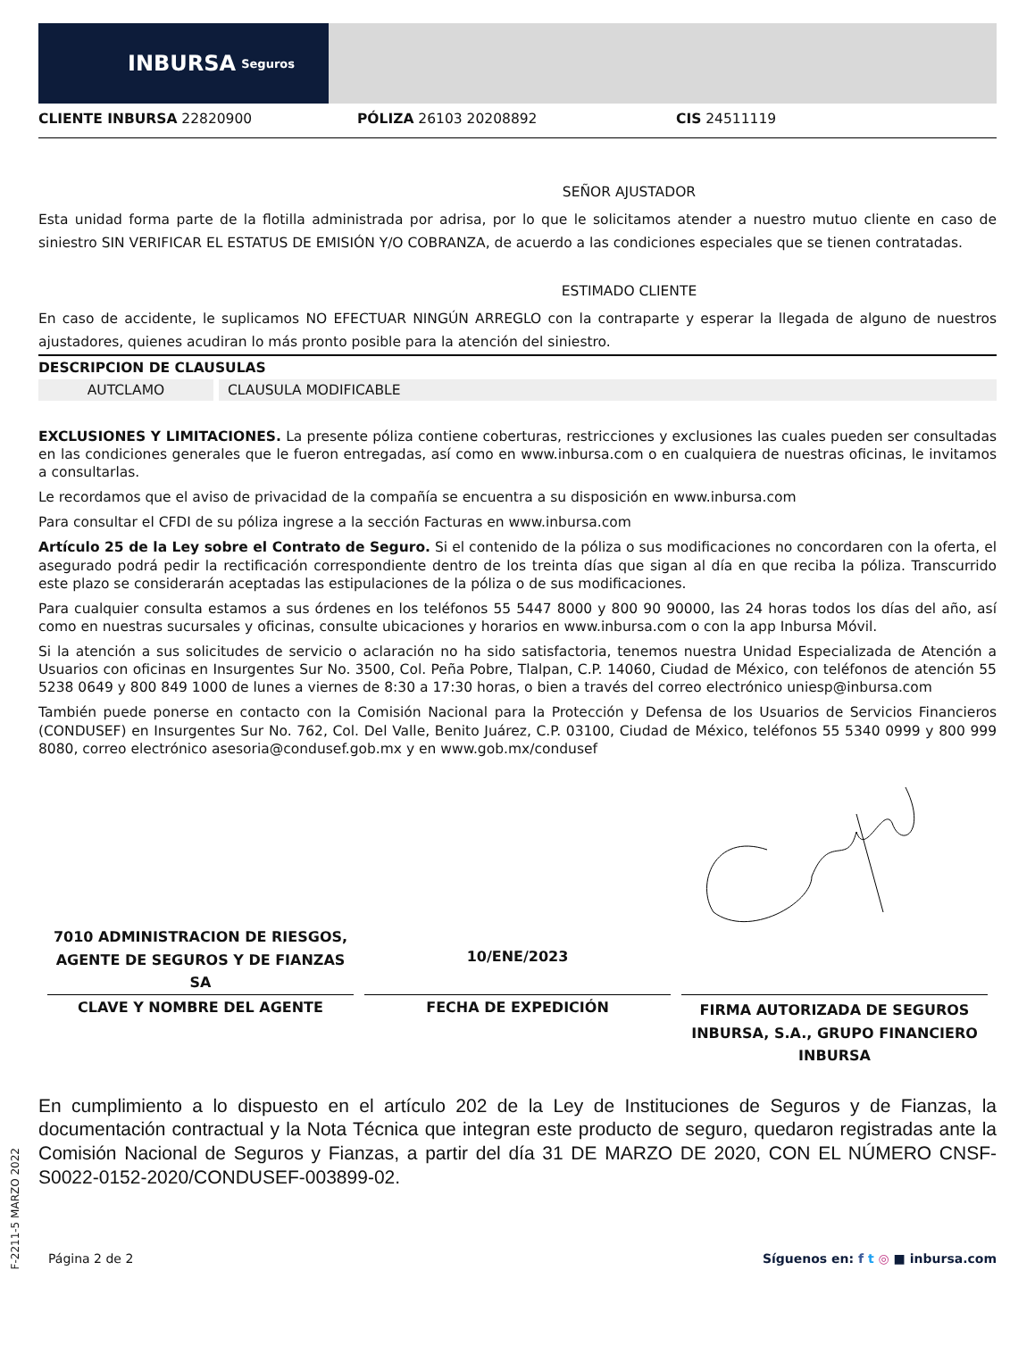INBURSA Seguros
CLIENTE INBURSA 22820900 PÓLIZA 26103 20208892 CIS 24511119
SEÑOR AJUSTADOR
Esta unidad forma parte de la flotilla administrada por adrisa, por lo que le solicitamos atender a nuestro mutuo cliente en caso de siniestro SIN VERIFICAR EL ESTATUS DE EMISIÓN Y/O COBRANZA, de acuerdo a las condiciones especiales que se tienen contratadas.
ESTIMADO CLIENTE
En caso de accidente, le suplicamos NO EFECTUAR NINGÚN ARREGLO con la contraparte y esperar la llegada de alguno de nuestros ajustadores, quienes acudiran lo más pronto posible para la atención del siniestro.
| DESCRIPCION DE CLAUSULAS | |
| --- | --- |
| AUTCLAMO | CLAUSULA MODIFICABLE |
EXCLUSIONES Y LIMITACIONES. La presente póliza contiene coberturas, restricciones y exclusiones las cuales pueden ser consultadas en las condiciones generales que le fueron entregadas, así como en www.inbursa.com o en cualquiera de nuestras oficinas, le invitamos a consultarlas.
Le recordamos que el aviso de privacidad de la compañía se encuentra a su disposición en www.inbursa.com
Para consultar el CFDI de su póliza ingrese a la sección Facturas en www.inbursa.com
Artículo 25 de la Ley sobre el Contrato de Seguro. Si el contenido de la póliza o sus modificaciones no concordaren con la oferta, el asegurado podrá pedir la rectificación correspondiente dentro de los treinta días que sigan al día en que reciba la póliza. Transcurrido este plazo se considerarán aceptadas las estipulaciones de la póliza o de sus modificaciones.
Para cualquier consulta estamos a sus órdenes en los teléfonos 55 5447 8000 y 800 90 90000, las 24 horas todos los días del año, así como en nuestras sucursales y oficinas, consulte ubicaciones y horarios en www.inbursa.com o con la app Inbursa Móvil.
Si la atención a sus solicitudes de servicio o aclaración no ha sido satisfactoria, tenemos nuestra Unidad Especializada de Atención a Usuarios con oficinas en Insurgentes Sur No. 3500, Col. Peña Pobre, Tlalpan, C.P. 14060, Ciudad de México, con teléfonos de atención 55 5238 0649 y 800 849 1000 de lunes a viernes de 8:30 a 17:30 horas, o bien a través del correo electrónico uniesp@inbursa.com
También puede ponerse en contacto con la Comisión Nacional para la Protección y Defensa de los Usuarios de Servicios Financieros (CONDUSEF) en Insurgentes Sur No. 762, Col. Del Valle, Benito Juárez, C.P. 03100, Ciudad de México, teléfonos 55 5340 0999 y 800 999 8080, correo electrónico asesoria@condusef.gob.mx y en www.gob.mx/condusef
7010 ADMINISTRACION DE RIESGOS, AGENTE DE SEGUROS Y DE FIANZAS SA
CLAVE Y NOMBRE DEL AGENTE
10/ENE/2023
FECHA DE EXPEDICIÓN
FIRMA AUTORIZADA DE SEGUROS INBURSA, S.A., GRUPO FINANCIERO INBURSA
En cumplimiento a lo dispuesto en el artículo 202 de la Ley de Instituciones de Seguros y de Fianzas, la documentación contractual y la Nota Técnica que integran este producto de seguro, quedaron registradas ante la Comisión Nacional de Seguros y Fianzas, a partir del día 31 DE MARZO DE 2020, CON EL NÚMERO CNSF-S0022-0152-2020/CONDUSEF-003899-02.
Página 2 de 2 Síguenos en: f t ◎ ■ inbursa.com
F-2211-5 MARZO 2022